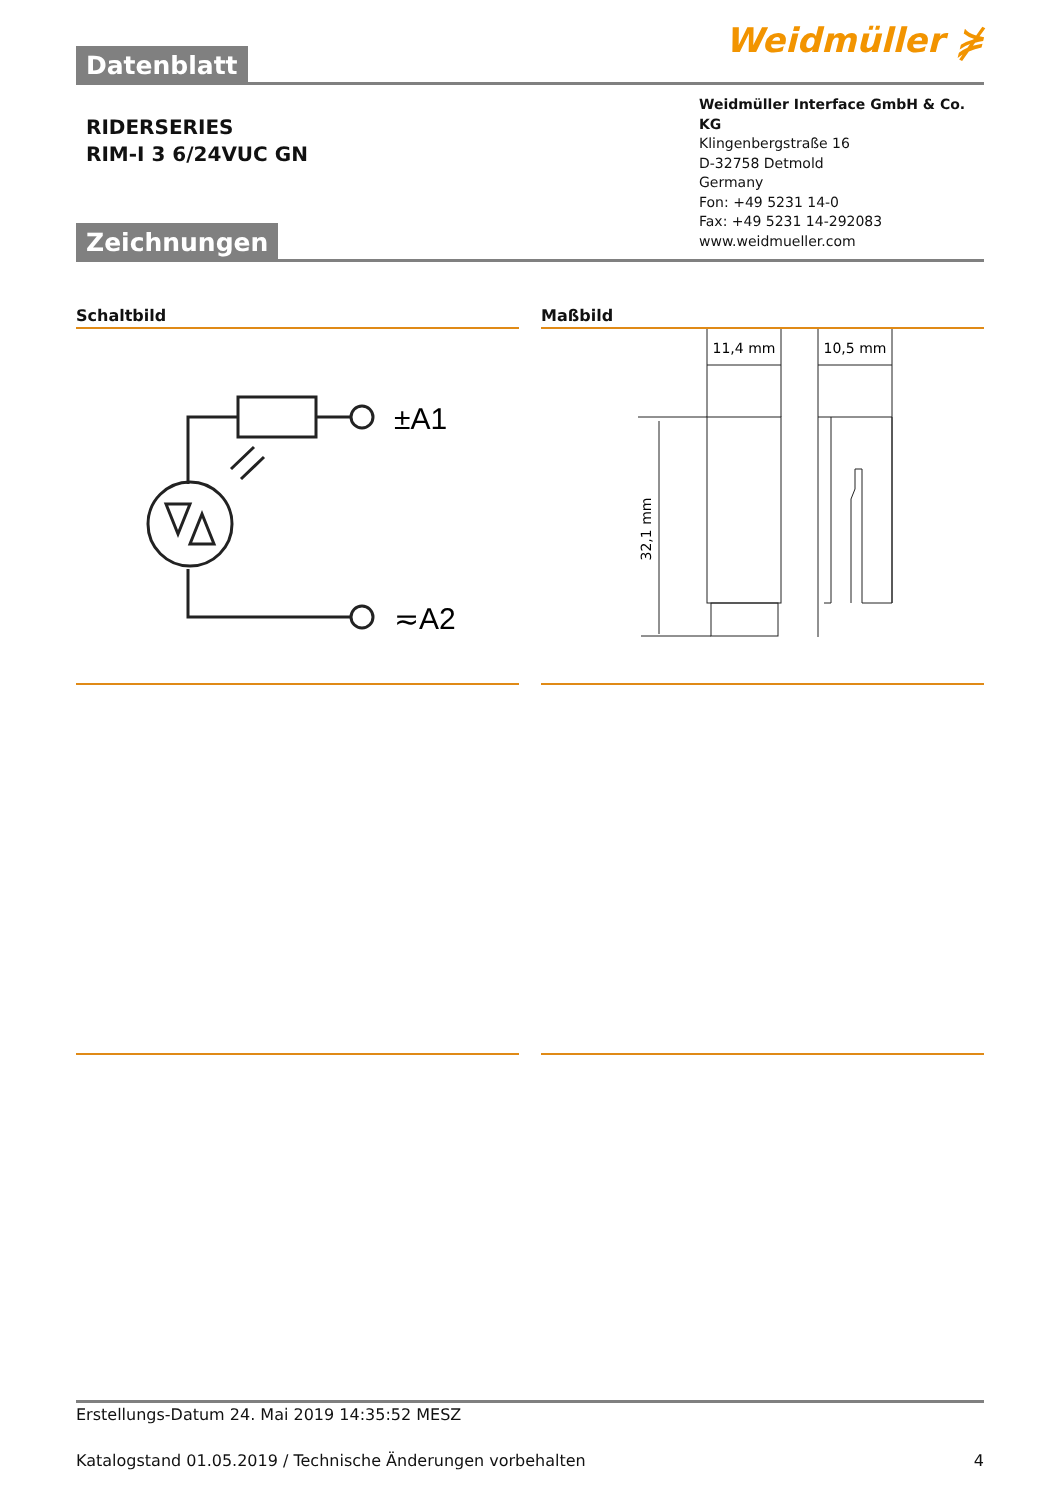Datenblatt
Weidmüller ⋡
RIDERSERIES
RIM-I 3 6/24VUC GN
Zeichnungen
Weidmüller Interface GmbH & Co. KG
Klingenbergstraße 16
D-32758 Detmold
Germany
Fon: +49 5231 14-0
Fax: +49 5231 14-292083
www.weidmueller.com
Schaltbild
±A1
≂A2
Maßbild
11,4 mm
10,5 mm
32,1 mm
Erstellungs-Datum 24. Mai 2019 14:35:52 MESZ
Katalogstand 01.05.2019 / Technische Änderungen vorbehalten 4